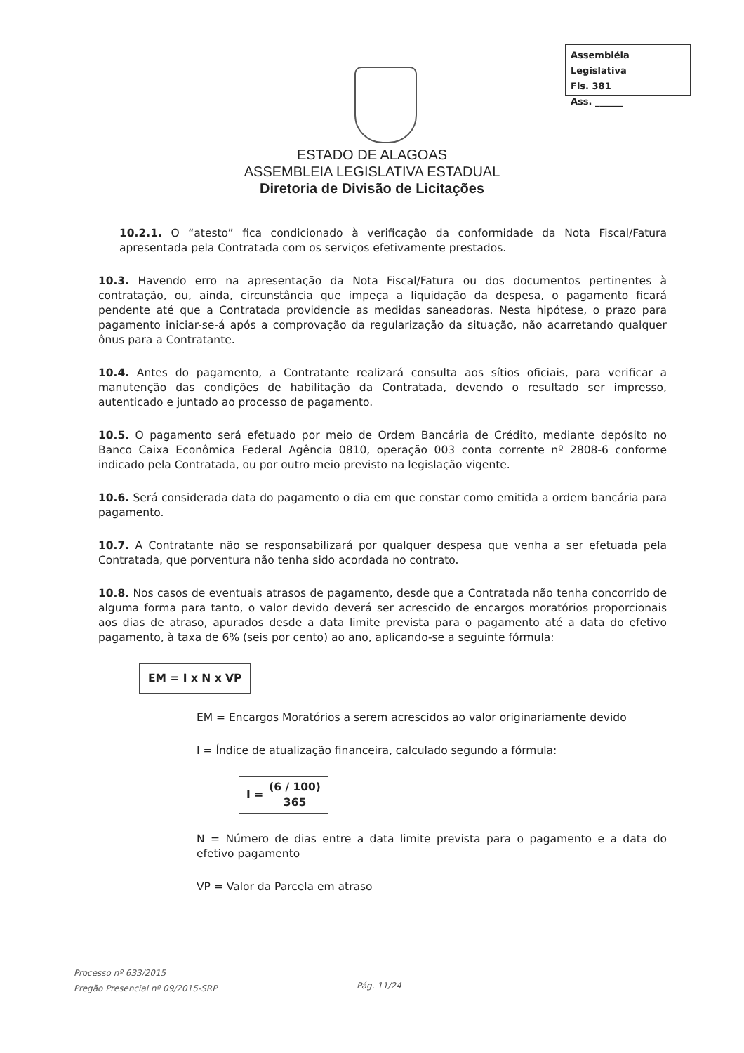Assembléia Legislativa
Fls. 381
Ass. ______
ESTADO DE ALAGOAS
ASSEMBLEIA LEGISLATIVA ESTADUAL
Diretoria de Divisão de Licitações
10.2.1. O “atesto” fica condicionado à verificação da conformidade da Nota Fiscal/Fatura apresentada pela Contratada com os serviços efetivamente prestados.
10.3. Havendo erro na apresentação da Nota Fiscal/Fatura ou dos documentos pertinentes à contratação, ou, ainda, circunstância que impeça a liquidação da despesa, o pagamento ficará pendente até que a Contratada providencie as medidas saneadoras. Nesta hipótese, o prazo para pagamento iniciar-se-á após a comprovação da regularização da situação, não acarretando qualquer ônus para a Contratante.
10.4. Antes do pagamento, a Contratante realizará consulta aos sítios oficiais, para verificar a manutenção das condições de habilitação da Contratada, devendo o resultado ser impresso, autenticado e juntado ao processo de pagamento.
10.5. O pagamento será efetuado por meio de Ordem Bancária de Crédito, mediante depósito no Banco Caixa Econômica Federal Agência 0810, operação 003 conta corrente nº 2808-6 conforme indicado pela Contratada, ou por outro meio previsto na legislação vigente.
10.6. Será considerada data do pagamento o dia em que constar como emitida a ordem bancária para pagamento.
10.7. A Contratante não se responsabilizará por qualquer despesa que venha a ser efetuada pela Contratada, que porventura não tenha sido acordada no contrato.
10.8. Nos casos de eventuais atrasos de pagamento, desde que a Contratada não tenha concorrido de alguma forma para tanto, o valor devido deverá ser acrescido de encargos moratórios proporcionais aos dias de atraso, apurados desde a data limite prevista para o pagamento até a data do efetivo pagamento, à taxa de 6% (seis por cento) ao ano, aplicando-se a seguinte fórmula:
EM = I x N x VP
EM = Encargos Moratórios a serem acrescidos ao valor originariamente devido
I = Índice de atualização financeira, calculado segundo a fórmula:
I = (6 / 100) 365
N = Número de dias entre a data limite prevista para o pagamento e a data do efetivo pagamento
VP = Valor da Parcela em atraso
Processo nº 633/2015
Pregão Presencial nº 09/2015-SRP
Pág. 11/24